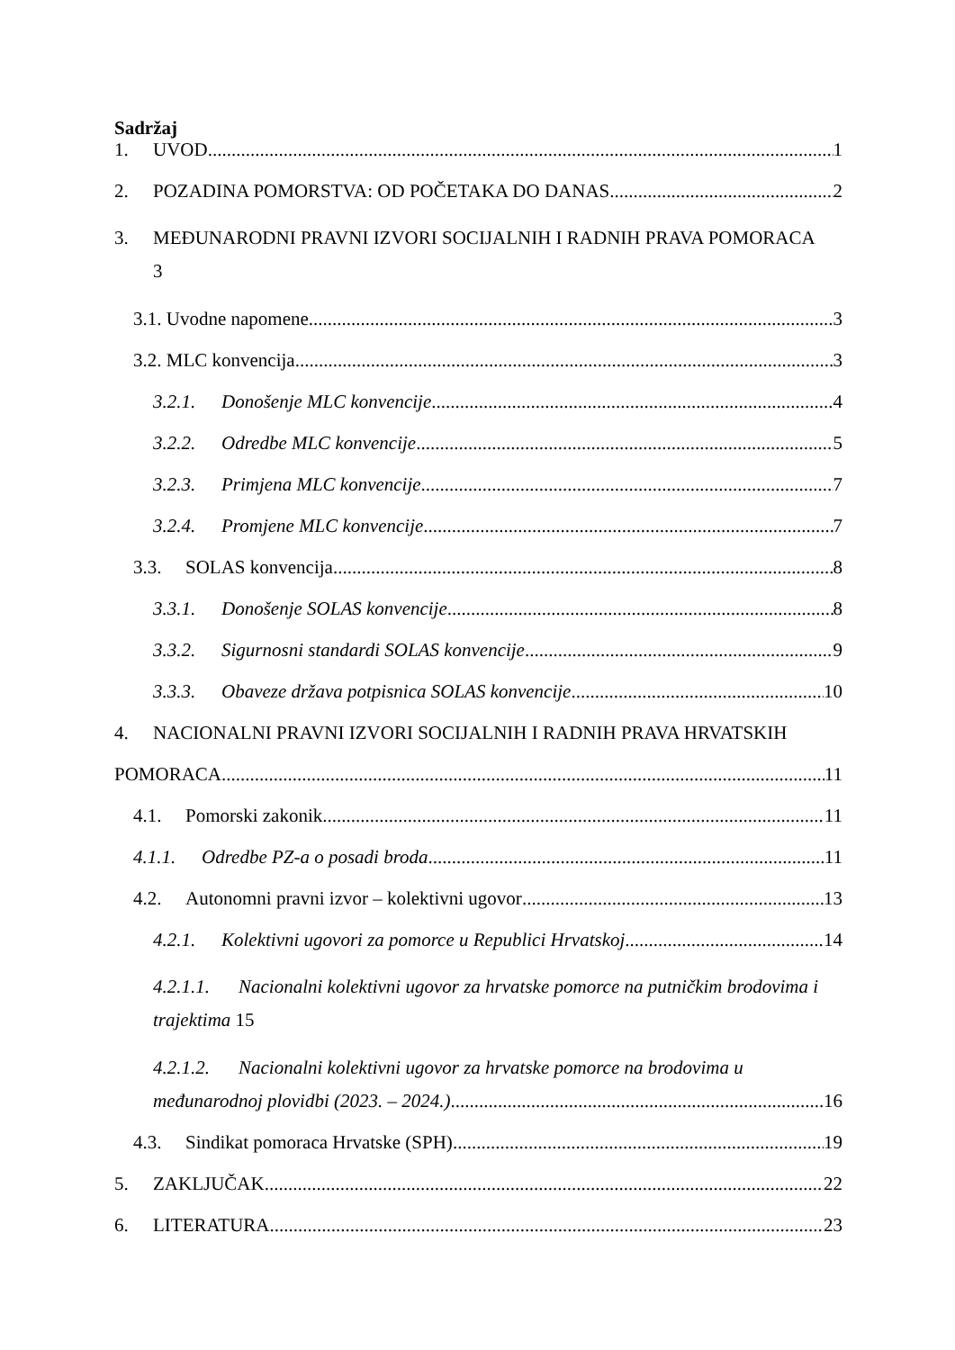Sadržaj
1. UVOD 1
2. POZADINA POMORSTVA: OD POČETAKA DO DANAS 2
3. MEĐUNARODNI PRAVNI IZVORI SOCIJALNIH I RADNIH PRAVA POMORACA
3
3.1. Uvodne napomene 3
3.2. MLC konvencija 3
3.2.1. Donošenje MLC konvencije 4
3.2.2. Odredbe MLC konvencije 5
3.2.3. Primjena MLC konvencije 7
3.2.4. Promjene MLC konvencije 7
3.3. SOLAS konvencija 8
3.3.1. Donošenje SOLAS konvencije 8
3.3.2. Sigurnosni standardi SOLAS konvencije 9
3.3.3. Obaveze država potpisnica SOLAS konvencije 10
4. NACIONALNI PRAVNI IZVORI SOCIJALNIH I RADNIH PRAVA HRVATSKIH
POMORACA 11
4.1. Pomorski zakonik 11
4.1.1. Odredbe PZ-a o posadi broda 11
4.2. Autonomni pravni izvor – kolektivni ugovor 13
4.2.1. Kolektivni ugovori za pomorce u Republici Hrvatskoj 14
4.2.1.1. Nacionalni kolektivni ugovor za hrvatske pomorce na putničkim brodovima i trajektima 15
4.2.1.2. Nacionalni kolektivni ugovor za hrvatske pomorce na brodovima u
međunarodnoj plovidbi (2023. – 2024.) 16
4.3. Sindikat pomoraca Hrvatske (SPH) 19
5. ZAKLJUČAK 22
6. LITERATURA 23